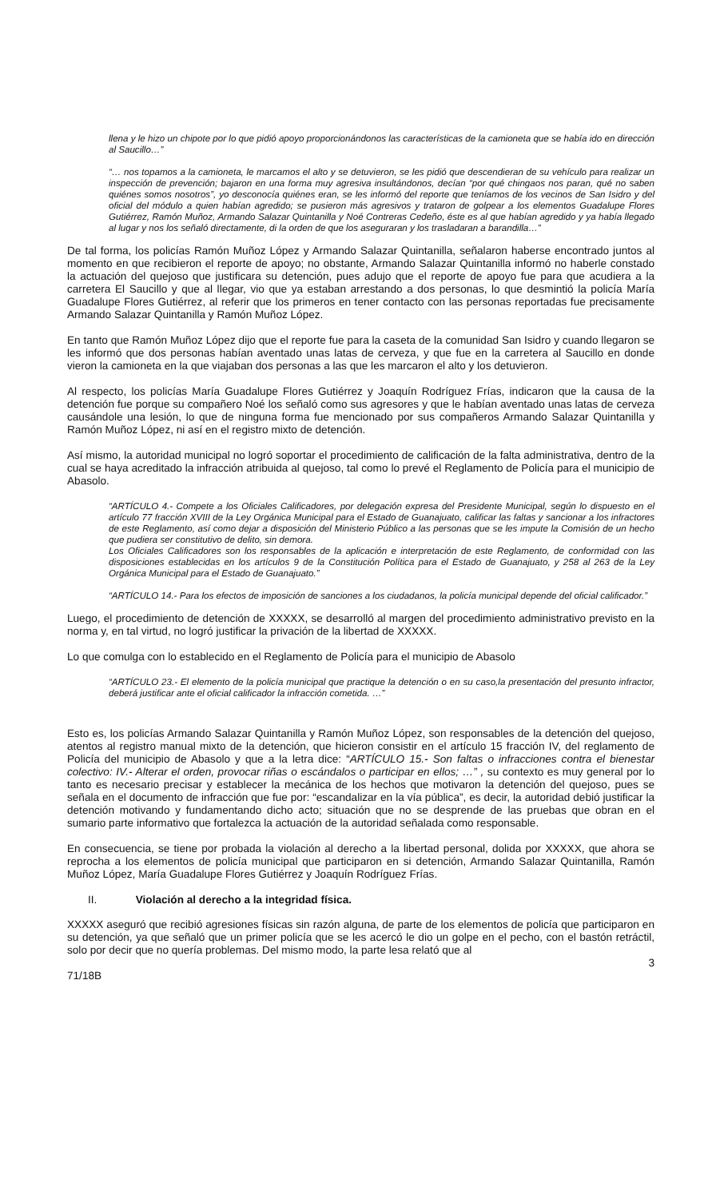llena y le hizo un chipote por lo que pidió apoyo proporcionándonos las características de la camioneta que se había ido en dirección al Saucillo…”
“… nos topamos a la camioneta, le marcamos el alto y se detuvieron, se les pidió que descendieran de su vehículo para realizar un inspección de prevención; bajaron en una forma muy agresiva insultándonos, decían “por qué chingaos nos paran, qué no saben quiénes somos nosotros”, yo desconocía quiénes eran, se les informó del reporte que teníamos de los vecinos de San Isidro y del oficial del módulo a quien habían agredido; se pusieron más agresivos y trataron de golpear a los elementos Guadalupe Flores Gutiérrez, Ramón Muñoz, Armando Salazar Quintanilla y Noé Contreras Cedeño, éste es al que habían agredido y ya había llegado al lugar y nos los señaló directamente, di la orden de que los aseguraran y los trasladaran a barandilla…”
De tal forma, los policías Ramón Muñoz López y Armando Salazar Quintanilla, señalaron haberse encontrado juntos al momento en que recibieron el reporte de apoyo; no obstante, Armando Salazar Quintanilla informó no haberle constado la actuación del quejoso que justificara su detención, pues adujo que el reporte de apoyo fue para que acudiera a la carretera El Saucillo y que al llegar, vio que ya estaban arrestando a dos personas, lo que desmintió la policía María Guadalupe Flores Gutiérrez, al referir que los primeros en tener contacto con las personas reportadas fue precisamente Armando Salazar Quintanilla y Ramón Muñoz López.
En tanto que Ramón Muñoz López dijo que el reporte fue para la caseta de la comunidad San Isidro y cuando llegaron se les informó que dos personas habían aventado unas latas de cerveza, y que fue en la carretera al Saucillo en donde vieron la camioneta en la que viajaban dos personas a las que les marcaron el alto y los detuvieron.
Al respecto, los policías María Guadalupe Flores Gutiérrez y Joaquín Rodríguez Frías, indicaron que la causa de la detención fue porque su compañero Noé los señaló como sus agresores y que le habían aventado unas latas de cerveza causándole una lesión, lo que de ninguna forma fue mencionado por sus compañeros Armando Salazar Quintanilla y Ramón Muñoz López, ni así en el registro mixto de detención.
Así mismo, la autoridad municipal no logró soportar el procedimiento de calificación de la falta administrativa, dentro de la cual se haya acreditado la infracción atribuida al quejoso, tal como lo prevé el Reglamento de Policía para el municipio de Abasolo.
“ARTÍCULO 4.- Compete a los Oficiales Calificadores, por delegación expresa del Presidente Municipal, según lo dispuesto en el artículo 77 fracción XVIII de la Ley Orgánica Municipal para el Estado de Guanajuato, calificar las faltas y sancionar a los infractores de este Reglamento, así como dejar a disposición del Ministerio Público a las personas que se les impute la Comisión de un hecho que pudiera ser constitutivo de delito, sin demora.
Los Oficiales Calificadores son los responsables de la aplicación e interpretación de este Reglamento, de conformidad con las disposiciones establecidas en los artículos 9 de la Constitución Política para el Estado de Guanajuato, y 258 al 263 de la Ley Orgánica Municipal para el Estado de Guanajuato.”
“ARTÍCULO 14.- Para los efectos de imposición de sanciones a los ciudadanos, la policía municipal depende del oficial calificador.”
Luego, el procedimiento de detención de XXXXX, se desarrolló al margen del procedimiento administrativo previsto en la norma y, en tal virtud, no logró justificar la privación de la libertad de XXXXX.
Lo que comulga con lo establecido en el Reglamento de Policía para el municipio de Abasolo
“ARTÍCULO 23.- El elemento de la policía municipal que practique la detención o en su caso,la presentación del presunto infractor, deberá justificar ante el oficial calificador la infracción cometida. …”
Esto es, los policías Armando Salazar Quintanilla y Ramón Muñoz López, son responsables de la detención del quejoso, atentos al registro manual mixto de la detención, que hicieron consistir en el artículo 15 fracción IV, del reglamento de Policía del municipio de Abasolo y que a la letra dice: “ARTÍCULO 15.- Son faltas o infracciones contra el bienestar colectivo: IV.- Alterar el orden, provocar riñas o escándalos o participar en ellos; …” , su contexto es muy general por lo tanto es necesario precisar y establecer la mecánica de los hechos que motivaron la detención del quejoso, pues se señala en el documento de infracción que fue por: “escandalizar en la vía pública”, es decir, la autoridad debió justificar la detención motivando y fundamentando dicho acto; situación que no se desprende de las pruebas que obran en el sumario parte informativo que fortalezca la actuación de la autoridad señalada como responsable.
En consecuencia, se tiene por probada la violación al derecho a la libertad personal, dolida por XXXXX, que ahora se reprocha a los elementos de policía municipal que participaron en si detención, Armando Salazar Quintanilla, Ramón Muñoz López, María Guadalupe Flores Gutiérrez y Joaquín Rodríguez Frías.
II. Violación al derecho a la integridad física.
XXXXX aseguró que recibió agresiones físicas sin razón alguna, de parte de los elementos de policía que participaron en su detención, ya que señaló que un primer policía que se les acercó le dio un golpe en el pecho, con el bastón retráctil, solo por decir que no quería problemas. Del mismo modo, la parte lesa relató que al
3
71/18B